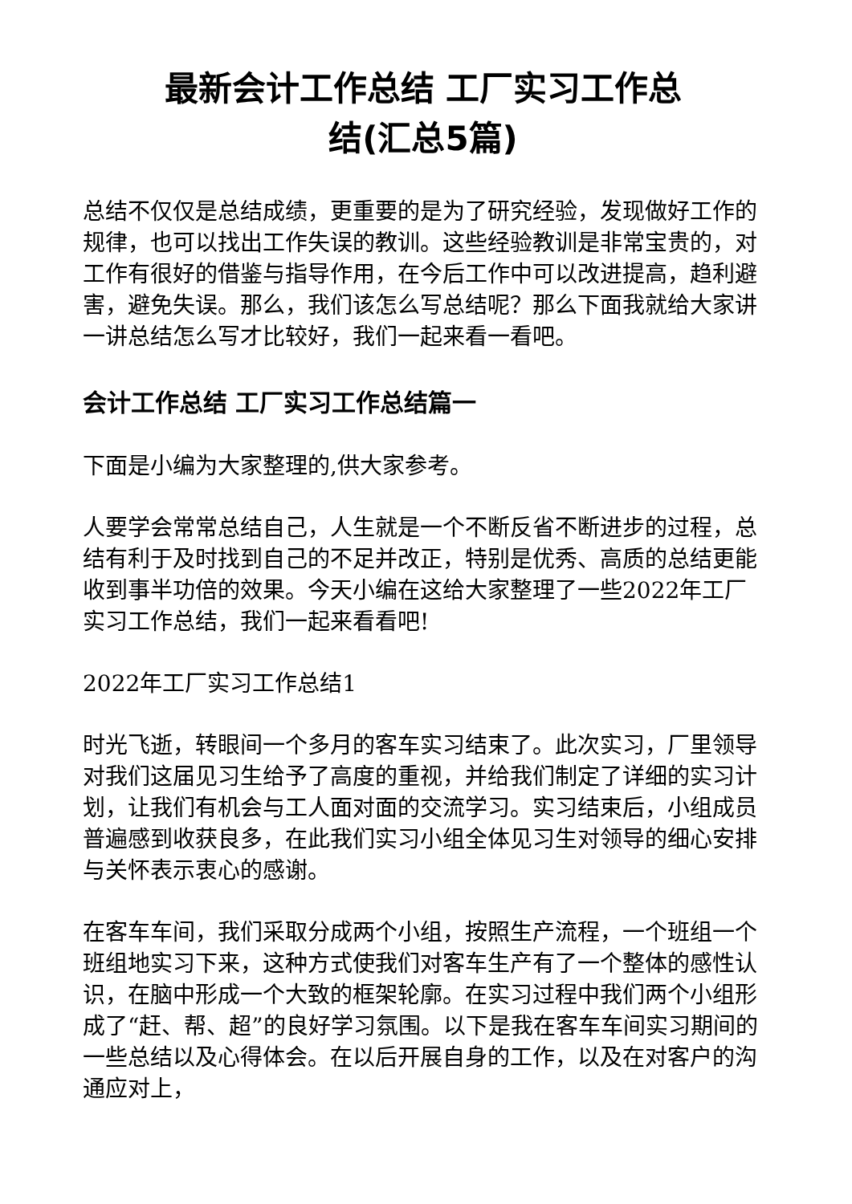最新会计工作总结 工厂实习工作总
结(汇总5篇)
总结不仅仅是总结成绩，更重要的是为了研究经验，发现做好工作的规律，也可以找出工作失误的教训。这些经验教训是非常宝贵的，对工作有很好的借鉴与指导作用，在今后工作中可以改进提高，趋利避害，避免失误。那么，我们该怎么写总结呢？那么下面我就给大家讲一讲总结怎么写才比较好，我们一起来看一看吧。
会计工作总结 工厂实习工作总结篇一
下面是小编为大家整理的,供大家参考。
人要学会常常总结自己，人生就是一个不断反省不断进步的过程，总结有利于及时找到自己的不足并改正，特别是优秀、高质的总结更能收到事半功倍的效果。今天小编在这给大家整理了一些2022年工厂实习工作总结，我们一起来看看吧!
2022年工厂实习工作总结1
时光飞逝，转眼间一个多月的客车实习结束了。此次实习，厂里领导对我们这届见习生给予了高度的重视，并给我们制定了详细的实习计划，让我们有机会与工人面对面的交流学习。实习结束后，小组成员普遍感到收获良多，在此我们实习小组全体见习生对领导的细心安排与关怀表示衷心的感谢。
在客车车间，我们采取分成两个小组，按照生产流程，一个班组一个班组地实习下来，这种方式使我们对客车生产有了一个整体的感性认识，在脑中形成一个大致的框架轮廓。在实习过程中我们两个小组形成了“赶、帮、超”的良好学习氛围。以下是我在客车车间实习期间的一些总结以及心得体会。在以后开展自身的工作，以及在对客户的沟通应对上，